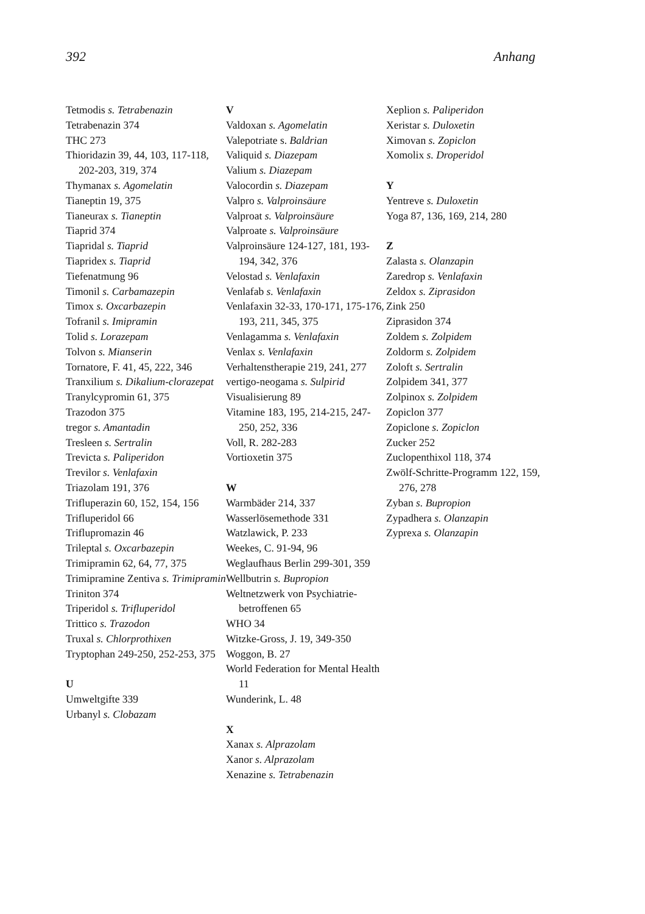392 Anhang
Tetmodis s. Tetrabenazin
Tetrabenazin 374
THC 273
Thioridazin 39, 44, 103, 117-118, 202-203, 319, 374
Thymanax s. Agomelatin
Tianeptin 19, 375
Tianeurax s. Tianeptin
Tiaprid 374
Tiapridal s. Tiaprid
Tiapridex s. Tiaprid
Tiefenatmung 96
Timonil s. Carbamazepin
Timox s. Oxcarbazepin
Tofranil s. Imipramin
Tolid s. Lorazepam
Tolvon s. Mianserin
Tornatore, F. 41, 45, 222, 346
Tranxilium s. Dikalium-clorazepat
Tranylcypromin 61, 375
Trazodon 375
tregor s. Amantadin
Tresleen s. Sertralin
Trevicta s. Paliperidon
Trevilor s. Venlafaxin
Triazolam 191, 376
Trifluperazin 60, 152, 154, 156
Trifluperidol 66
Triflupromazin 46
Trileptal s. Oxcarbazepin
Trimipramin 62, 64, 77, 375
Trimipramine Zentiva s. Trimipramin
Triniton 374
Triperidol s. Trifluperidol
Trittico s. Trazodon
Truxal s. Chlorprothixen
Tryptophan 249-250, 252-253, 375
U
Umweltgifte 339
Urbanyl s. Clobazam
V
Valdoxan s. Agomelatin
Valepotriate s. Baldrian
Valiquid s. Diazepam
Valium s. Diazepam
Valocordin s. Diazepam
Valpro s. Valproinsäure
Valproat s. Valproinsäure
Valproate s. Valproinsäure
Valproinsäure 124-127, 181, 193-194, 342, 376
Velostad s. Venlafaxin
Venlafab s. Venlafaxin
Venlafaxin 32-33, 170-171, 175-176, 193, 211, 345, 375
Venlagamma s. Venlafaxin
Venlax s. Venlafaxin
Verhaltenstherapie 219, 241, 277
vertigo-neogama s. Sulpirid
Visualisierung 89
Vitamine 183, 195, 214-215, 247-250, 252, 336
Voll, R. 282-283
Vortioxetin 375
W
Warmbäder 214, 337
Wasserlösemethode 331
Watzlawick, P. 233
Weekes, C. 91-94, 96
Weglaufhaus Berlin 299-301, 359
Wellbutrin s. Bupropion
Weltnetzwerk von Psychiatrie-betroffenen 65
WHO 34
Witzke-Gross, J. 19, 349-350
Woggon, B. 27
World Federation for Mental Health 11
Wunderink, L. 48
X
Xanax s. Alprazolam
Xanor s. Alprazolam
Xenazine s. Tetrabenazin
Xeplion s. Paliperidon
Xeristar s. Duloxetin
Ximovan s. Zopiclon
Xomolix s. Droperidol
Y
Yentreve s. Duloxetin
Yoga 87, 136, 169, 214, 280
Z
Zalasta s. Olanzapin
Zaredrop s. Venlafaxin
Zeldox s. Ziprasidon
Zink 250
Ziprasidon 374
Zoldem s. Zolpidem
Zoldorm s. Zolpidem
Zoloft s. Sertralin
Zolpidem 341, 377
Zolpinox s. Zolpidem
Zopiclon 377
Zopiclone s. Zopiclon
Zucker 252
Zuclopenthixol 118, 374
Zwölf-Schritte-Programm 122, 159, 276, 278
Zyban s. Bupropion
Zypadhera s. Olanzapin
Zyprexa s. Olanzapin